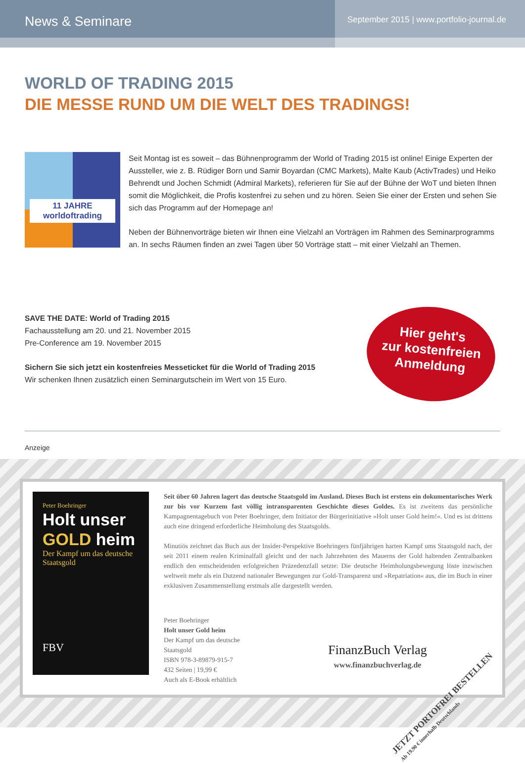News & Seminare
September 2015 | www.portfolio-journal.de
WORLD OF TRADING 2015
DIE MESSE RUND UM DIE WELT DES TRADINGS!
11 JAHRE
worldoftrading
Seit Montag ist es soweit – das Bühnenprogramm der World of Trading 2015 ist online! Einige Experten der Aussteller, wie z. B. Rüdiger Born und Samir Boyardan (CMC Markets), Malte Kaub (ActivTrades) und Heiko Behrendt und Jochen Schmidt (Admiral Markets), referieren für Sie auf der Bühne der WoT und bieten Ihnen somit die Möglichkeit, die Profis kostenfrei zu sehen und zu hören. Seien Sie einer der Ersten und sehen Sie sich das Programm auf der Homepage an!
Neben der Bühnenvorträge bieten wir Ihnen eine Vielzahl an Vorträgen im Rahmen des Seminarprogramms an. In sechs Räumen finden an zwei Tagen über 50 Vorträge statt – mit einer Vielzahl an Themen.
SAVE THE DATE: World of Trading 2015
Fachausstellung am 20. und 21. November 2015
Pre-Conference am 19. November 2015
Sichern Sie sich jetzt ein kostenfreies Messeticket für die World of Trading 2015
Wir schenken Ihnen zusätzlich einen Seminargutschein im Wert von 15 Euro.
Hier geht's
zur kostenfreien
Anmeldung
Anzeige
Peter Boehringer
Holt unser GOLD heim
Der Kampf um das deutsche Staatsgold
FBV
Seit über 60 Jahren lagert das deutsche Staatsgold im Ausland. Dieses Buch ist erstens ein dokumentarisches Werk zur bis vor Kurzem fast völlig intransparenten Geschichte dieses Goldes. Es ist zweitens das persönliche Kampagnentagebuch von Peter Boehringer, dem Initiator der Bürgerinitiative »Holt unser Gold heim!«. Und es ist drittens auch eine dringend erforderliche Heimholung des Staatsgolds.
Minutiös zeichnet das Buch aus der Insider-Perspektive Boehringers fünfjährigen harten Kampf ums Staatsgold nach, der seit 2011 einem realen Kriminalfall gleicht und der nach Jahrzehnten des Mauerns der Gold haltenden Zentralbanken endlich den entscheidenden erfolgreichen Präzedenzfall setzte: Die deutsche Heimholungsbewegung löste inzwischen weltweit mehr als ein Dutzend nationaler Bewegungen zur Gold-Transparenz und »Repatriation« aus, die im Buch in einer exklusiven Zusammenstellung erstmals alle dargestellt werden.
Peter Boehringer
Holt unser Gold heim
Der Kampf um das deutsche Staatsgold
ISBN 978-3-89879-915-7
432 Seiten | 19,99 €
Auch als E-Book erhältlich
FinanzBuch Verlag
www.finanzbuchverlag.de
JETZT PORTOFREI BESTELLEN
Ab 19,90 € innerhalb Deutschlands